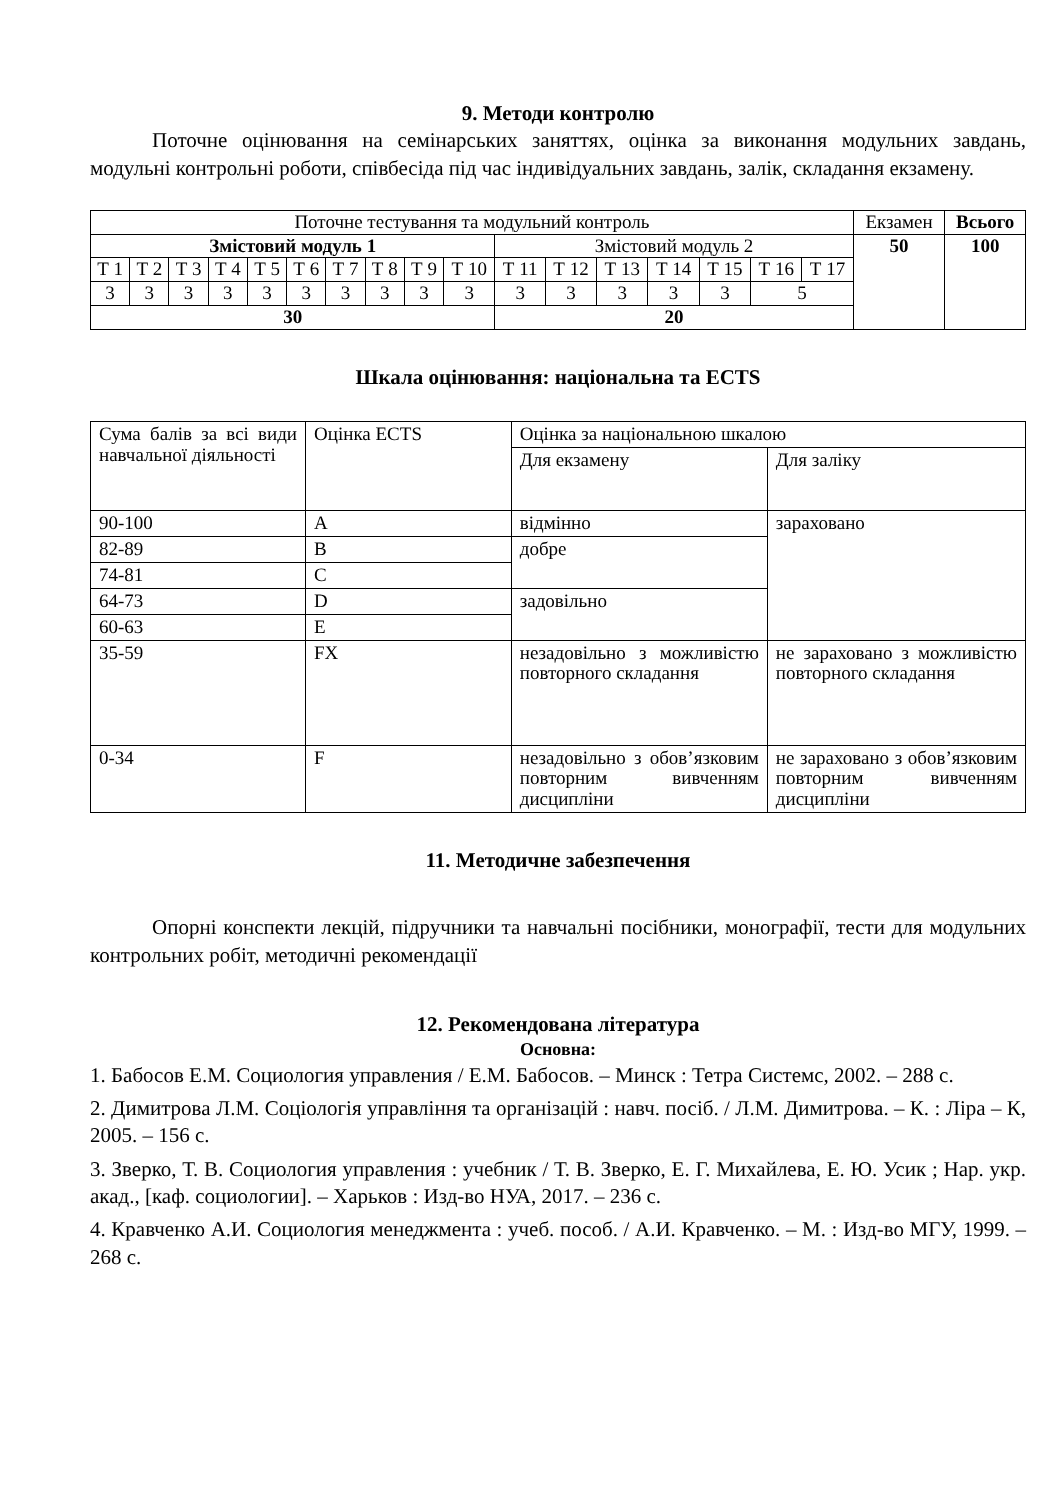9. Методи контролю
Поточне оцінювання на семінарських заняттях, оцінка за виконання модульних завдань, модульні контрольні роботи, співбесіда під час індивідуальних завдань, залік, складання екзамену.
| Поточне тестування та модульний контроль | | | | | | | | | | | | | | | | | Екзамен | Всього |
| Змістовий модуль 1 | | | | | | | | | | Змістовий модуль 2 | | | | | | | 50 | 100 |
| Т 1 | Т 2 | Т 3 | Т 4 | Т 5 | Т 6 | Т 7 | Т 8 | Т 9 | Т 10 | Т 11 | Т 12 | Т 13 | Т 14 | Т 15 | Т 16 | Т 17 | | |
| 3 | 3 | 3 | 3 | 3 | 3 | 3 | 3 | 3 | 3 | 3 | 3 | 3 | 3 | 3 | 5 | | | |
| 30 | | | | | | | | | | 20 | | | | | | | | |
Шкала оцінювання: національна та ECTS
| Сума балів за всі види навчальної діяльності | Оцінка ECTS | Оцінка за національною шкалою | |
| | | Для екзамену | Для заліку |
| 90-100 | A | відмінно | зараховано |
| 82-89 | B | добре | |
| 74-81 | C | | |
| 64-73 | D | задовільно | |
| 60-63 | E | | |
| 35-59 | FX | незадовільно з можливістю повторного складання | не зараховано з можливістю повторного складання |
| 0-34 | F | незадовільно з обов’язковим повторним вивченням дисципліни | не зараховано з обов’язковим повторним вивченням дисципліни |
11. Методичне забезпечення
Опорні конспекти лекцій, підручники та навчальні посібники, монографії, тести для модульних контрольних робіт, методичні рекомендації
12. Рекомендована література
Основна:
1. Бабосов Е.М. Социология управления / Е.М. Бабосов. – Минск : Тетра Системс, 2002. – 288 с.
2. Димитрова Л.М. Соціологія управління та організацій : навч. посіб. / Л.М. Димитрова. – К. : Ліра – К, 2005. – 156 с.
3. Зверко, Т. В. Социология управления : учебник / Т. В. Зверко, Е. Г. Михайлева, Е. Ю. Усик ; Нар. укр. акад., [каф. социологии]. – Харьков : Изд-во НУА, 2017. – 236 с.
4. Кравченко А.И. Социология менеджмента : учеб. пособ. / А.И. Кравченко. – М. : Изд-во МГУ, 1999. – 268 с.